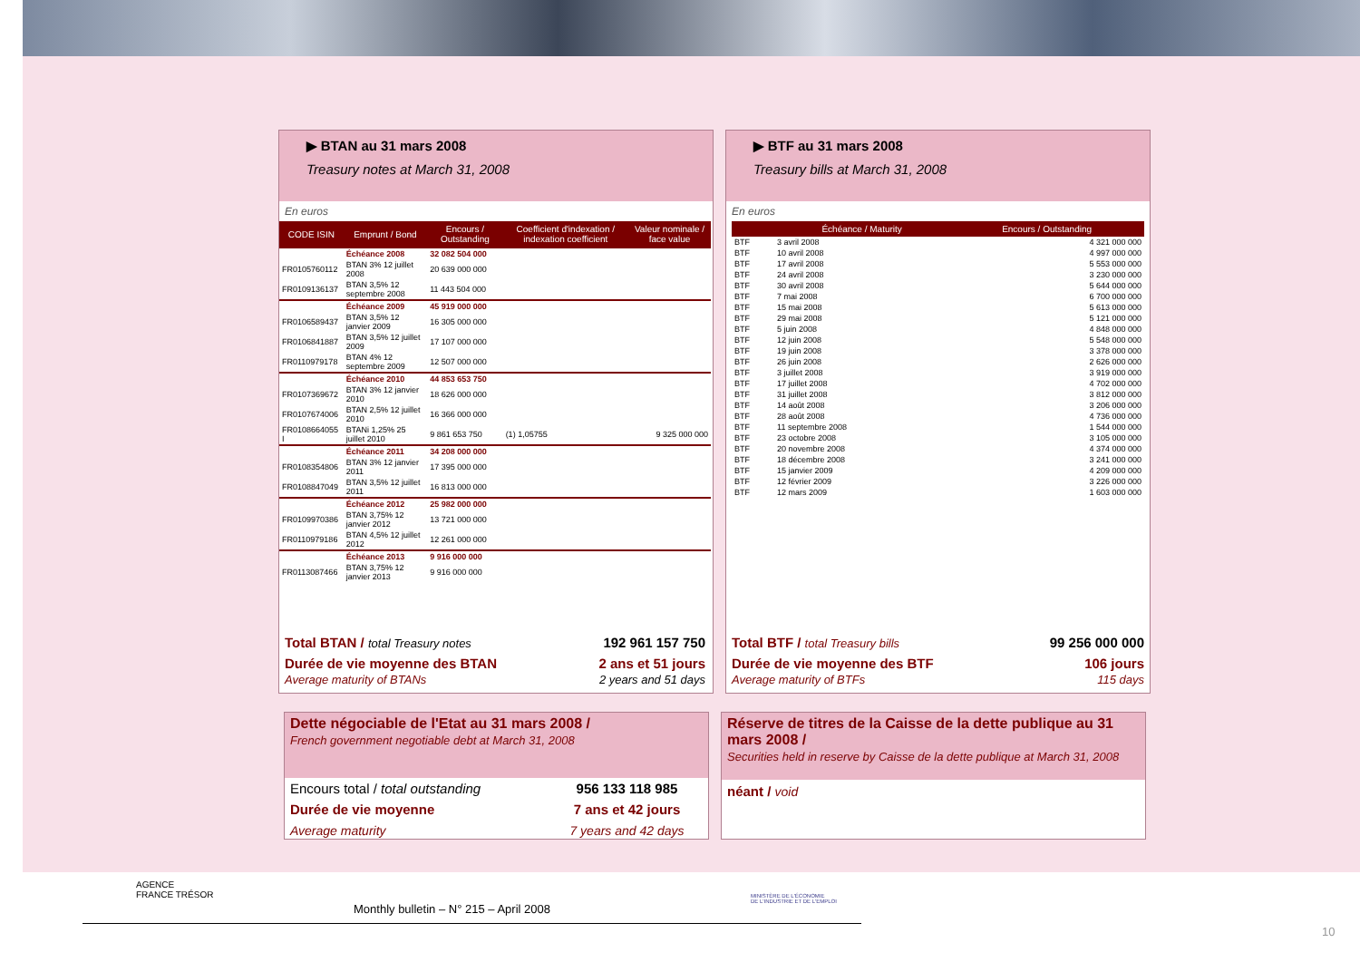▶ BTAN au 31 mars 2008
Treasury notes at March 31, 2008
En euros
| CODE ISIN | Emprunt / Bond | Encours / Outstanding | Coefficient d'indexation / indexation coefficient | Valeur nominale / face value |
| --- | --- | --- | --- | --- |
| | Échéance 2008 | 32 082 504 000 | | |
| FR0105760112 | BTAN 3% 12 juillet 2008 | 20 639 000 000 | | |
| FR0109136137 | BTAN 3,5% 12 septembre 2008 | 11 443 504 000 | | |
| | Échéance 2009 | 45 919 000 000 | | |
| FR0106589437 | BTAN 3,5% 12 janvier 2009 | 16 305 000 000 | | |
| FR0106841887 | BTAN 3,5% 12 juillet 2009 | 17 107 000 000 | | |
| FR0110979178 | BTAN 4% 12 septembre 2009 | 12 507 000 000 | | |
| | Échéance 2010 | 44 853 653 750 | | |
| FR0107369672 | BTAN 3% 12 janvier 2010 | 18 626 000 000 | | |
| FR0107674006 | BTAN 2,5% 12 juillet 2010 | 16 366 000 000 | | |
| FR0108664055 I | BTANi 1,25% 25 juillet 2010 | 9 861 653 750 | (1) 1,05755 | 9 325 000 000 |
| | Échéance 2011 | 34 208 000 000 | | |
| FR0108354806 | BTAN 3% 12 janvier 2011 | 17 395 000 000 | | |
| FR0108847049 | BTAN 3,5% 12 juillet 2011 | 16 813 000 000 | | |
| | Échéance 2012 | 25 982 000 000 | | |
| FR0109970386 | BTAN 3,75% 12 janvier 2012 | 13 721 000 000 | | |
| FR0110979186 | BTAN 4,5% 12 juillet 2012 | 12 261 000 000 | | |
| | Échéance 2013 | 9 916 000 000 | | |
| FR0113087466 | BTAN 3,75% 12 janvier 2013 | 9 916 000 000 | | |
| Total BTAN / total Treasury notes | 192 961 157 750 |
| Durée de vie moyenne des BTAN Average maturity of BTANs | 2 ans et 51 jours 2 years and 51 days |
▶ BTF au 31 mars 2008
Treasury bills at March 31, 2008
En euros
| | Échéance / Maturity | Encours / Outstanding |
| --- | --- | --- |
| BTF | 3 avril 2008 | 4 321 000 000 |
| BTF | 10 avril 2008 | 4 997 000 000 |
| BTF | 17 avril 2008 | 5 553 000 000 |
| BTF | 24 avril 2008 | 3 230 000 000 |
| BTF | 30 avril 2008 | 5 644 000 000 |
| BTF | 7 mai 2008 | 6 700 000 000 |
| BTF | 15 mai 2008 | 5 613 000 000 |
| BTF | 29 mai 2008 | 5 121 000 000 |
| BTF | 5 juin 2008 | 4 848 000 000 |
| BTF | 12 juin 2008 | 5 548 000 000 |
| BTF | 19 juin 2008 | 3 378 000 000 |
| BTF | 26 juin 2008 | 2 626 000 000 |
| BTF | 3 juillet 2008 | 3 919 000 000 |
| BTF | 17 juillet 2008 | 4 702 000 000 |
| BTF | 31 juillet 2008 | 3 812 000 000 |
| BTF | 14 août 2008 | 3 206 000 000 |
| BTF | 28 août 2008 | 4 736 000 000 |
| BTF | 11 septembre 2008 | 1 544 000 000 |
| BTF | 23 octobre 2008 | 3 105 000 000 |
| BTF | 20 novembre 2008 | 4 374 000 000 |
| BTF | 18 décembre 2008 | 3 241 000 000 |
| BTF | 15 janvier 2009 | 4 209 000 000 |
| BTF | 12 février 2009 | 3 226 000 000 |
| BTF | 12 mars 2009 | 1 603 000 000 |
| Total BTF / total Treasury bills | 99 256 000 000 |
| Durée de vie moyenne des BTF Average maturity of BTFs | 106 jours 115 days |
Dette négociable de l'Etat au 31 mars 2008 /
French government negotiable debt at March 31, 2008
| Encours total / total outstanding | 956 133 118 985 |
| Durée de vie moyenne | 7 ans et 42 jours |
| Average maturity | 7 years and 42 days |
Réserve de titres de la Caisse de la dette publique au 31 mars 2008 /
Securities held in reserve by Caisse de la dette publique at March 31, 2008
néant / void
AGENCE
FRANCE TRÉSOR
MINISTÈRE DE L'ÉCONOMIE
DE L'INDUSTRIE ET DE L'EMPLOI
Monthly bulletin – N° 215 – April 2008
10